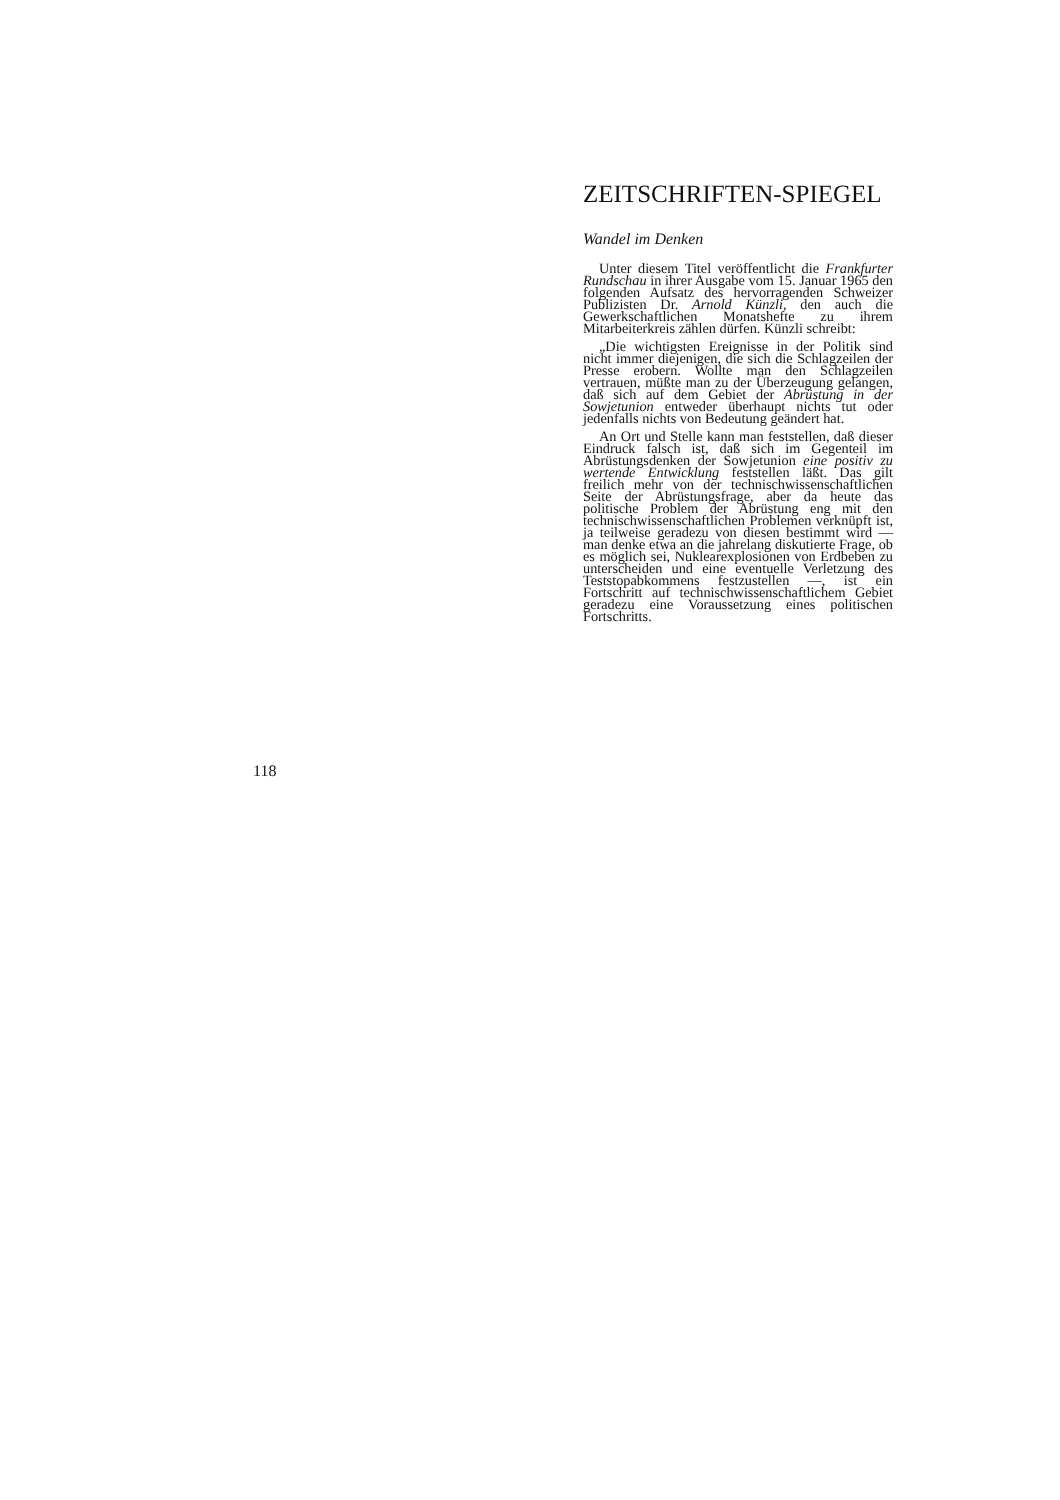ZEITSCHRIFTEN-SPIEGEL
Wandel im Denken
Unter diesem Titel veröffentlicht die Frankfurter Rundschau in ihrer Ausgabe vom 15. Januar 1965 den folgenden Aufsatz des hervorragenden Schweizer Publizisten Dr. Arnold Künzli, den auch die Gewerkschaftlichen Monatshefte zu ihrem Mitarbeiterkreis zählen dürfen. Künzli schreibt:
„Die wichtigsten Ereignisse in der Politik sind nicht immer diejenigen, die sich die Schlagzeilen der Presse erobern. Wollte man den Schlagzeilen vertrauen, müßte man zu der Überzeugung gelangen, daß sich auf dem Gebiet der Abrüstung in der Sowjetunion entweder überhaupt nichts tut oder jedenfalls nichts von Bedeutung geändert hat.
An Ort und Stelle kann man feststellen, daß dieser Eindruck falsch ist, daß sich im Gegenteil im Abrüstungsdenken der Sowjetunion eine positiv zu wertende Entwicklung feststellen läßt. Das gilt freilich mehr von der technischwissenschaftlichen Seite der Abrüstungsfrage, aber da heute das politische Problem der Abrüstung eng mit den technischwissenschaftlichen Problemen verknüpft ist, ja teilweise geradezu von diesen bestimmt wird — man denke etwa an die jahrelang diskutierte Frage, ob es möglich sei, Nuklearexplosionen von Erdbeben zu unterscheiden und eine eventuelle Verletzung des Teststopabkommens festzustellen —, ist ein Fortschritt auf technischwissenschaftlichem Gebiet geradezu eine Voraussetzung eines politischen Fortschritts.
118